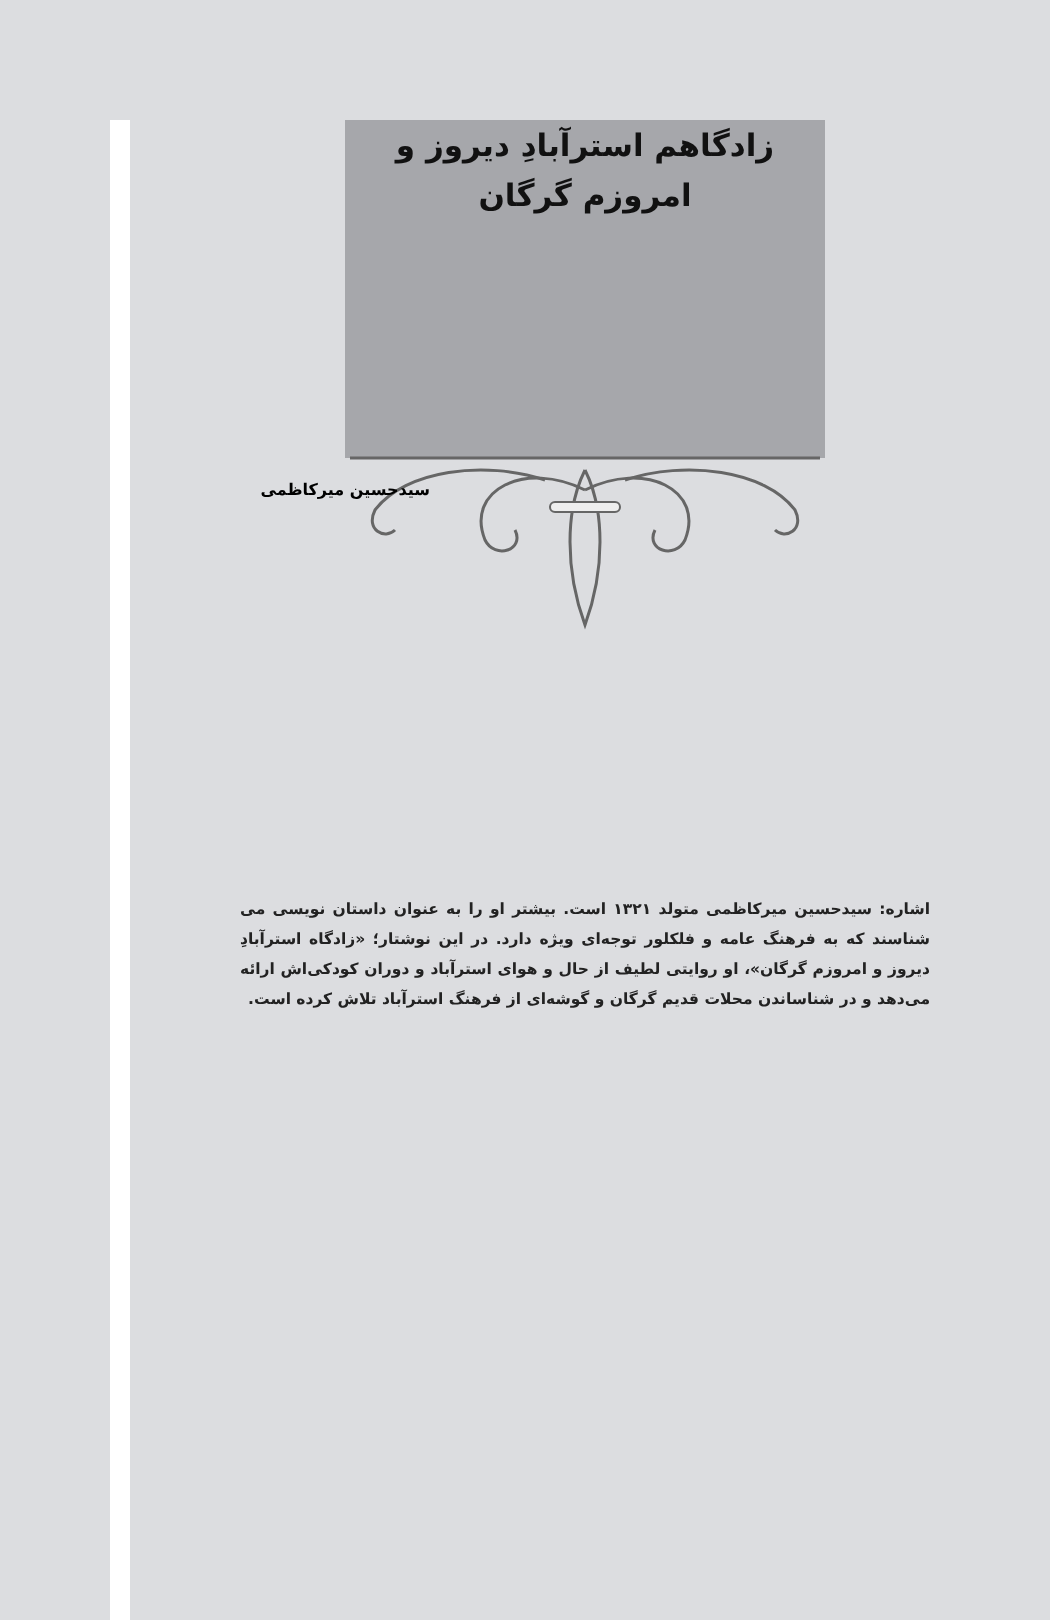زادگاهم استرآبادِ دیروز و
امروزم گرگان
سیدحسین میرکاظمی
اشاره: سیدحسین میرکاظمی متولد ۱۳۲۱ است. بیشتر او را به عنوان داستان نویسی می شناسند که به فرهنگ عامه و فلکلور توجه‌ای ویژه دارد. در این نوشتار؛ «زادگاه استرآبادِ دیروز و امروزم گرگان»، او روایتی لطیف از حال و هوای استرآباد و دوران کودکی‌اش ارائه می‌دهد و در شناساندن محلات قدیم گرگان و گوشه‌ای از فرهنگ استرآباد تلاش کرده است.